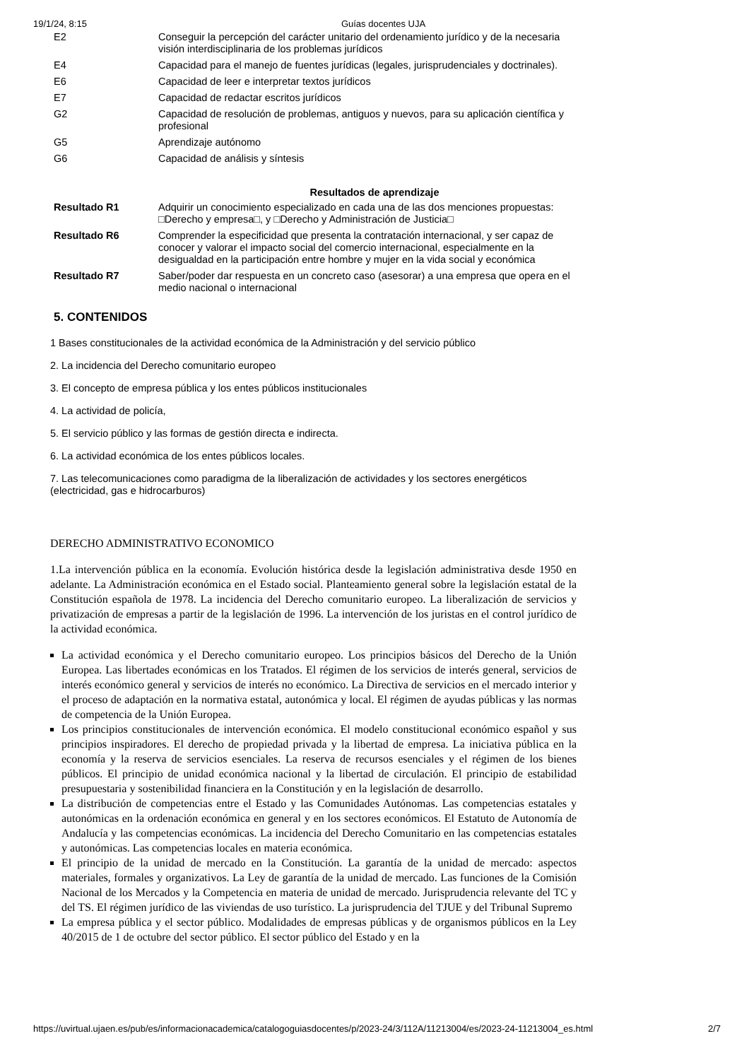19/1/24, 8:15 Guías docentes UJA
| E2 | Conseguir la percepción del carácter unitario del ordenamiento jurídico y de la necesaria visión interdisciplinaria de los problemas jurídicos |
| E4 | Capacidad para el manejo de fuentes jurídicas (legales, jurisprudenciales y doctrinales). |
| E6 | Capacidad de leer e interpretar textos jurídicos |
| E7 | Capacidad de redactar escritos jurídicos |
| G2 | Capacidad de resolución de problemas, antiguos y nuevos, para su aplicación científica y profesional |
| G5 | Aprendizaje autónomo |
| G6 | Capacidad de análisis y síntesis |
Resultados de aprendizaje
| Resultado R1 | Adquirir un conocimiento especializado en cada una de las dos menciones propuestas: □Derecho y empresa□, y □Derecho y Administración de Justicia□ |
| Resultado R6 | Comprender la especificidad que presenta la contratación internacional, y ser capaz de conocer y valorar el impacto social del comercio internacional, especialmente en la desigualdad en la participación entre hombre y mujer en la vida social y económica |
| Resultado R7 | Saber/poder dar respuesta en un concreto caso (asesorar) a una empresa que opera en el medio nacional o internacional |
5. CONTENIDOS
1 Bases constitucionales de la actividad económica de la Administración y del servicio público
2. La incidencia del Derecho comunitario europeo
3. El concepto de empresa pública y los entes públicos institucionales
4. La actividad de policía,
5. El servicio público y las formas de gestión directa e indirecta.
6. La actividad económica de los entes públicos locales.
7. Las telecomunicaciones como paradigma de la liberalización de actividades y los sectores energéticos (electricidad, gas e hidrocarburos)
DERECHO ADMINISTRATIVO ECONOMICO
1.La intervención pública en la economía. Evolución histórica desde la legislación administrativa desde 1950 en adelante. La Administración económica en el Estado social. Planteamiento general sobre la legislación estatal de la Constitución española de 1978. La incidencia del Derecho comunitario europeo. La liberalización de servicios y privatización de empresas a partir de la legislación de 1996. La intervención de los juristas en el control jurídico de la actividad económica.
La actividad económica y el Derecho comunitario europeo. Los principios básicos del Derecho de la Unión Europea. Las libertades económicas en los Tratados. El régimen de los servicios de interés general, servicios de interés económico general y servicios de interés no económico. La Directiva de servicios en el mercado interior y el proceso de adaptación en la normativa estatal, autonómica y local. El régimen de ayudas públicas y las normas de competencia de la Unión Europea.
Los principios constitucionales de intervención económica. El modelo constitucional económico español y sus principios inspiradores. El derecho de propiedad privada y la libertad de empresa. La iniciativa pública en la economía y la reserva de servicios esenciales. La reserva de recursos esenciales y el régimen de los bienes públicos. El principio de unidad económica nacional y la libertad de circulación. El principio de estabilidad presupuestaria y sostenibilidad financiera en la Constitución y en la legislación de desarrollo.
La distribución de competencias entre el Estado y las Comunidades Autónomas. Las competencias estatales y autonómicas en la ordenación económica en general y en los sectores económicos. El Estatuto de Autonomía de Andalucía y las competencias económicas. La incidencia del Derecho Comunitario en las competencias estatales y autonómicas. Las competencias locales en materia económica.
El principio de la unidad de mercado en la Constitución. La garantía de la unidad de mercado: aspectos materiales, formales y organizativos. La Ley de garantía de la unidad de mercado. Las funciones de la Comisión Nacional de los Mercados y la Competencia en materia de unidad de mercado. Jurisprudencia relevante del TC y del TS. El régimen jurídico de las viviendas de uso turístico. La jurisprudencia del TJUE y del Tribunal Supremo
La empresa pública y el sector público. Modalidades de empresas públicas y de organismos públicos en la Ley 40/2015 de 1 de octubre del sector público. El sector público del Estado y en la
https://uvirtual.ujaen.es/pub/es/informacionacademica/catalogoguiasdocentes/p/2023-24/3/112A/11213004/es/2023-24-11213004_es.html 2/7